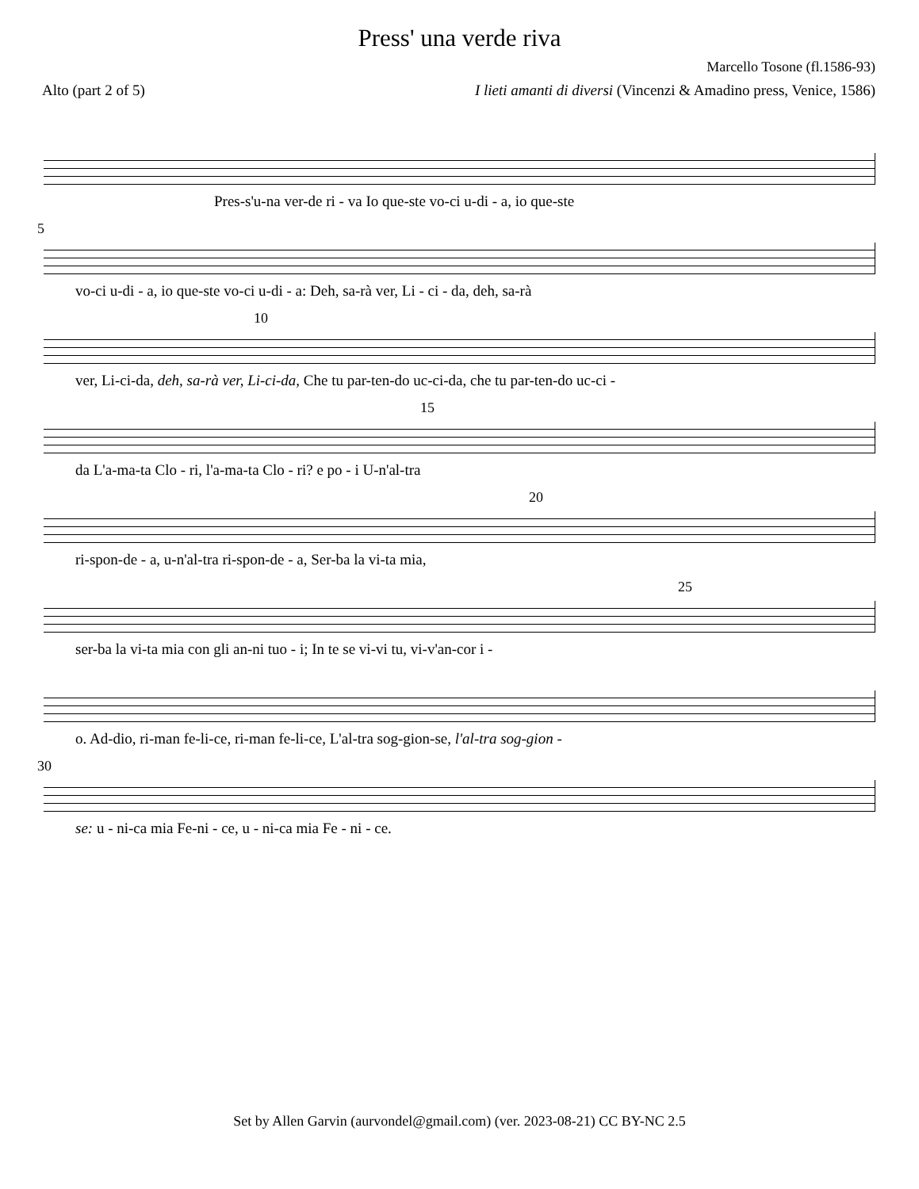Press' una verde riva
Marcello Tosone (fl.1586-93)
Alto (part 2 of 5) I lieti amanti di diversi (Vincenzi & Amadino press, Venice, 1586)
Pres-s'u-na ver-de ri - va Io que-ste vo-ci u-di - a, io que-ste
5
vo-ci u-di - a, io que-ste vo-ci u-di - a: Deh, sa-rà ver, Li - ci - da, deh, sa-rà
10
ver, Li-ci-da, deh, sa-rà ver, Li-ci-da, Che tu par-ten-do uc-ci-da, che tu par-ten-do uc-ci -
15
da L'a-ma-ta Clo - ri, l'a-ma-ta Clo - ri? e po - i U-n'al-tra
20
ri-spon-de - a, u-n'al-tra ri-spon-de - a, Ser-ba la vi-ta mia,
25
ser-ba la vi-ta mia con gli an-ni tuo - i; In te se vi-vi tu, vi-v'an-cor i -
o. Ad-dio, ri-man fe-li-ce, ri-man fe-li-ce, L'al-tra sog-gion-se, l'al-tra sog-gion -
30
se: u - ni-ca mia Fe-ni - ce, u - ni-ca mia Fe - ni - ce.
Set by Allen Garvin (aurvondel@gmail.com) (ver. 2023-08-21) CC BY-NC 2.5